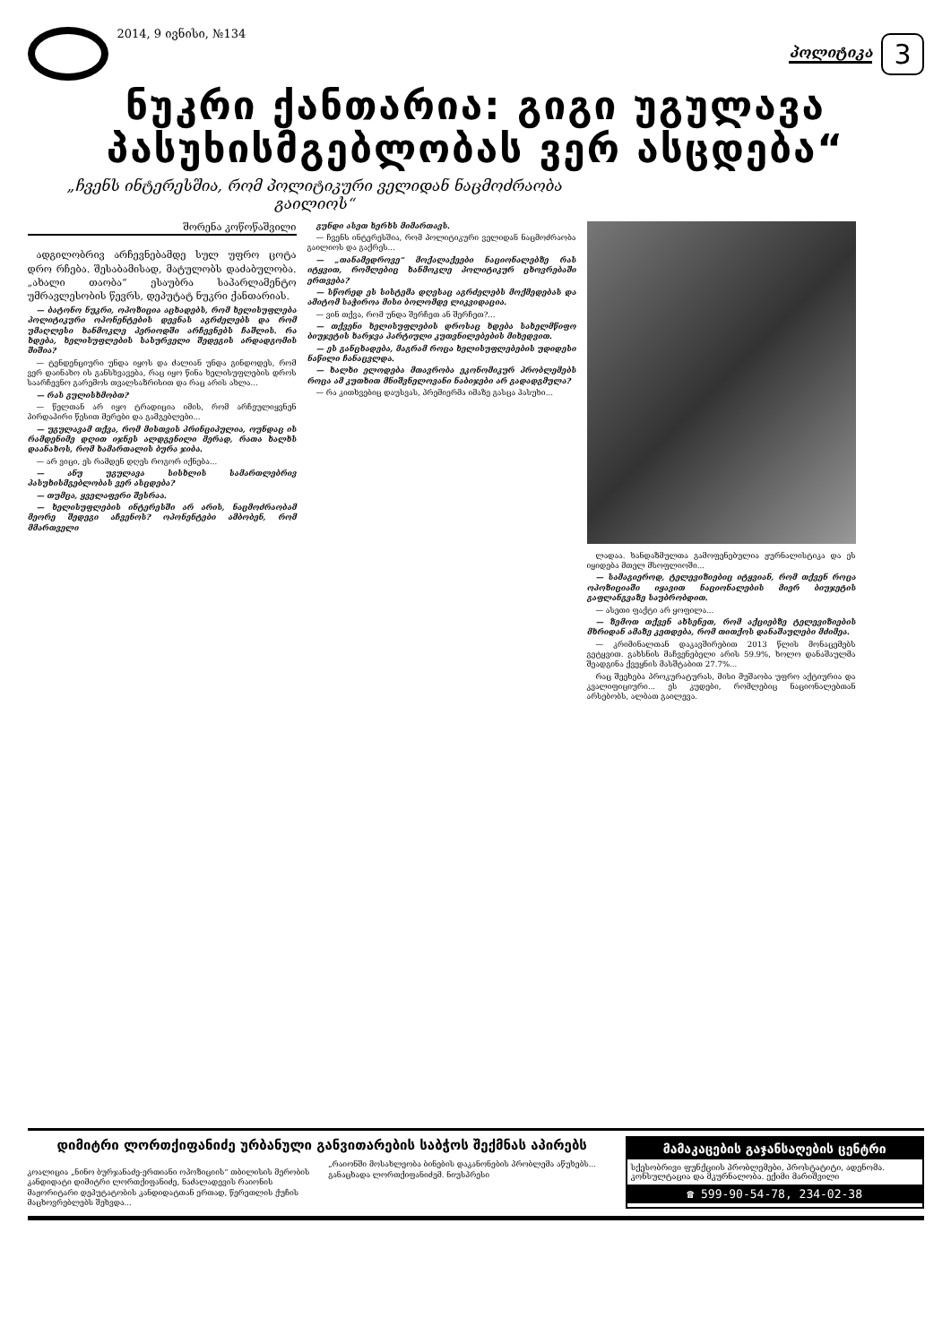2014, 9 ივნისი, №134
პოლიტიკა
3
ნუკრი ქანთარია: გიგი უგულავა პასუხისმგებლობას ვერ ასცდება“
„ჩვენს ინტერესშია, რომ პოლიტიკური ველიდან ნაცმოძრაობა გაილიოს“
შორენა კოწოწაშვილი
ადგილობრივ არჩევნებამდე სულ უფრო ცოტა დრო რჩება. შესაბამისად, მატულობს დაძაბულობა. „ახალი თაობა“ ესაუბრა საპარლამენტო უმრავლესობის წევრს, დეპუტატ ნუკრი ქანთარიას.
— ბატონო ნუკრი, ოპოზიცია აცხადებს, რომ ხელისუფლება პოლიტიკური ოპონენტების დევნას აგრძელებს და რომ უმაღლესი ხანმოკლე პერიოდში არჩევნებს ჩაშლის. რა ხდება, ხელისუფლების სასურველი შედეგის არდადგომის შიშია?
— ტენდენციური უნდა იყოს და ძალიან უნდა გინდოდეს, რომ ვერ დაინახო ის განსხვავება, რაც იყო წინა ხელისუფლების დროს საარჩევნო გარემოს თვალსაზრისით და რაც არის ახლა...
— რას გულისხმობთ?
— წელთან არ იყო ტრადიცია იმის, რომ არჩეულიყვნენ პირდაპირი წესით მერები და გამგებლები...
— უგულავამ თქვა, რომ მისთვის პრინციპულია, ოუნდაც ის რამდენიმე დღით იჯნეს ალდგენილი მერად, რათა ხალხს დაანახოს, რომ ხამართალის ბურა ჯიბა.
— არ ვიცი, ეს რამდენ დღეს როგორ იქნება...
— ანუ უგულავა სისხლის სამართლებრივ პასუხისმგებლობას ვერ ასცდება?
— თუმცა, ყველაფერი შესრაა.
— ხელისუფლების ინტერესში არ არის, ნაცმოძრაობამ მეორე შედეგი აჩვენოს? ოპონენტები ამბობენ, რომ მმართველი
გუნდი ასეთ ხერხს მიმართავს.
— ჩვენს ინტერესშია, რომ პოლიტიკური ველიდან ნაცმოძრაობა გაილიოს და გაქრეს...
— „თანამედროვე“ მოქალაქეები ნაციონალებზე რას იტყვით, რომლებიც ხანმოკლე პოლიტიკურ ცხოვრებაში ერთვება?
— სწორედ ეს სისტემა დღესაც აგრძელებს მოქმედებას და ამიტომ საჭიროა მისი ბოლომდე ლიკვიდაცია.
— ვინ თქვა, რომ უნდა შერჩეთ ან შერჩეთ?...
— თქვენი ხელისუფლების დროსაც ხდება სახელმწიფო ბიუჯეტის ხარჯვა პარტიული კუთვნილებების მიხედვით.
— ეს განცხადება, მაგრამ როცა ხელისუფლებების უდიდესი ნაწილი ჩანაცვლდა.
— ხალხი ელოდება მთავრობა ეკონომიკურ პრობლემებს როცა ამ კუთხით მნიშვნელოვანი ნაბიჯები არ გადადგმულა?
— რა კითხვებიც დაუსვას, პრემიერმა იმაზე გასცა პასუხი...
ლადაა. ხანდაზმულთა გამოფენებულია ჟურნალისტიკა და ეს იყიდება მთელ მსოფლიოში...
— სამაგიეროდ, ტელევიზიებიც იტყვიან, რომ თქვენ როცა ოპოზიციაში იყავით ნაციონალების მიერ ბიუჯეტის გაფლანგვაზე საუბრობდით.
— ასეთი ფაქტი არ ყოფილა...
— ზემოთ თქვენ ახსენეთ, რომ აქციებზე ტელევიზიების მხრიდან ამაზე კეთდება, რომ თითქოს დანაშაულები მძიმეა.
— კრიმინალთან დაკავშირებით 2013 წლის მონაცემებს გეტყვით. გახსნის მაჩვენებელი არის 59.9%, ხოლო დანაშაულმა შეადგინა ქვეყნის მასშტაბით 27.7%...
რაც შეეხება პროკურატურას, მისი მუშაობა უფრო აქტიურია და კვალიფიციური... ეს კუდები, რომლებიც ნაციონალებთან არსებობს, ალბათ გაილევა.
დიმიტრი ლორთქიფანიძე ურბანული განვითარების საბჭოს შექმნას აპირებს
კოალიცია „ნინო ბურჯანაძე-ერთიანი ოპოზიციის“ თბილისის მერობის კანდიდატი დიმიტრი ლორთქიფანიძე, ნაძალადევის რაიონის მაჟორიტარი დეპუტატობის კანდიდატთან ერთად, წერეთლის ქუჩის მაცხოვრებლებს შეხვდა...
„რაიონში მოსახლეობა ბინების დაკანონების პრობლემა აწუხებს... განაცხადა ლორთქიფანიძემ. ნიუსპრესი
მამაკაცების გაჯანსაღების ცენტრი
სქესობრივი ფუნქციის პრობლემები, პროსტატიტი, ადენომა. კონსულტაცია და მკურნალობა. ექიმი მარიშვილი
☎ 599-90-54-78, 234-02-38